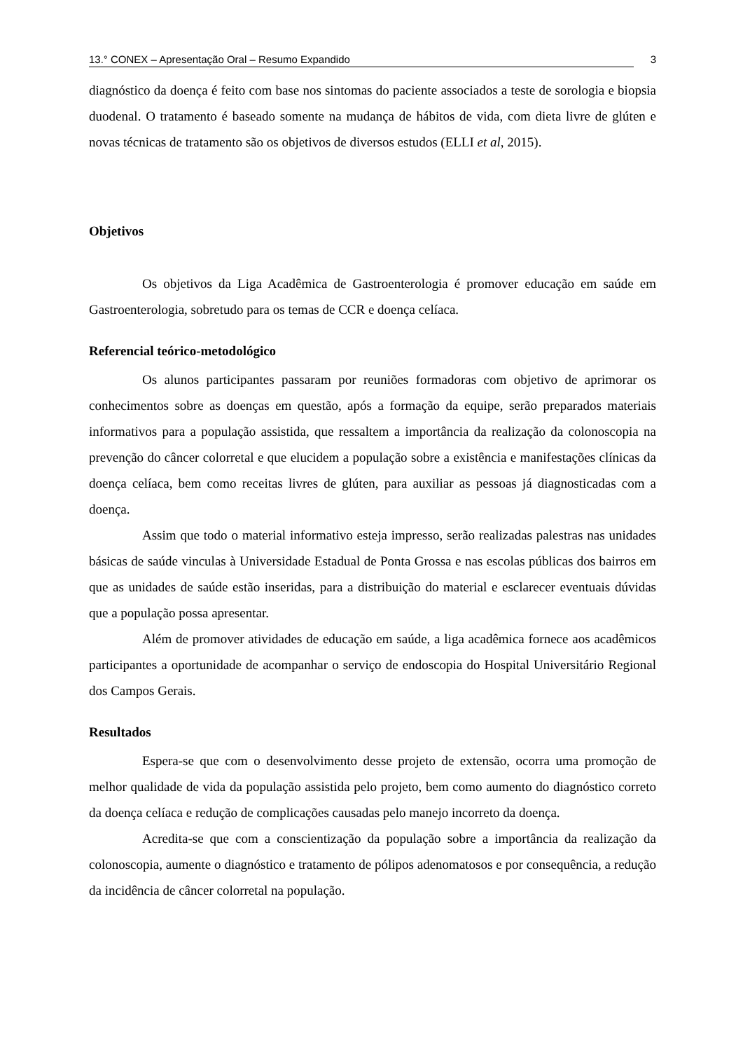13.° CONEX – Apresentação Oral – Resumo Expandido 3
diagnóstico da doença é feito com base nos sintomas do paciente associados a teste de sorologia e biopsia duodenal. O tratamento é baseado somente na mudança de hábitos de vida, com dieta livre de glúten e novas técnicas de tratamento são os objetivos de diversos estudos (ELLI et al, 2015).
Objetivos
Os objetivos da Liga Acadêmica de Gastroenterologia é promover educação em saúde em Gastroenterologia, sobretudo para os temas de CCR e doença celíaca.
Referencial teórico-metodológico
Os alunos participantes passaram por reuniões formadoras com objetivo de aprimorar os conhecimentos sobre as doenças em questão, após a formação da equipe, serão preparados materiais informativos para a população assistida, que ressaltem a importância da realização da colonoscopia na prevenção do câncer colorretal e que elucidem a população sobre a existência e manifestações clínicas da doença celíaca, bem como receitas livres de glúten, para auxiliar as pessoas já diagnosticadas com a doença.
Assim que todo o material informativo esteja impresso, serão realizadas palestras nas unidades básicas de saúde vinculas à Universidade Estadual de Ponta Grossa e nas escolas públicas dos bairros em que as unidades de saúde estão inseridas, para a distribuição do material e esclarecer eventuais dúvidas que a população possa apresentar.
Além de promover atividades de educação em saúde, a liga acadêmica fornece aos acadêmicos participantes a oportunidade de acompanhar o serviço de endoscopia do Hospital Universitário Regional dos Campos Gerais.
Resultados
Espera-se que com o desenvolvimento desse projeto de extensão, ocorra uma promoção de melhor qualidade de vida da população assistida pelo projeto, bem como aumento do diagnóstico correto da doença celíaca e redução de complicações causadas pelo manejo incorreto da doença.
Acredita-se que com a conscientização da população sobre a importância da realização da colonoscopia, aumente o diagnóstico e tratamento de pólipos adenomatosos e por consequência, a redução da incidência de câncer colorretal na população.